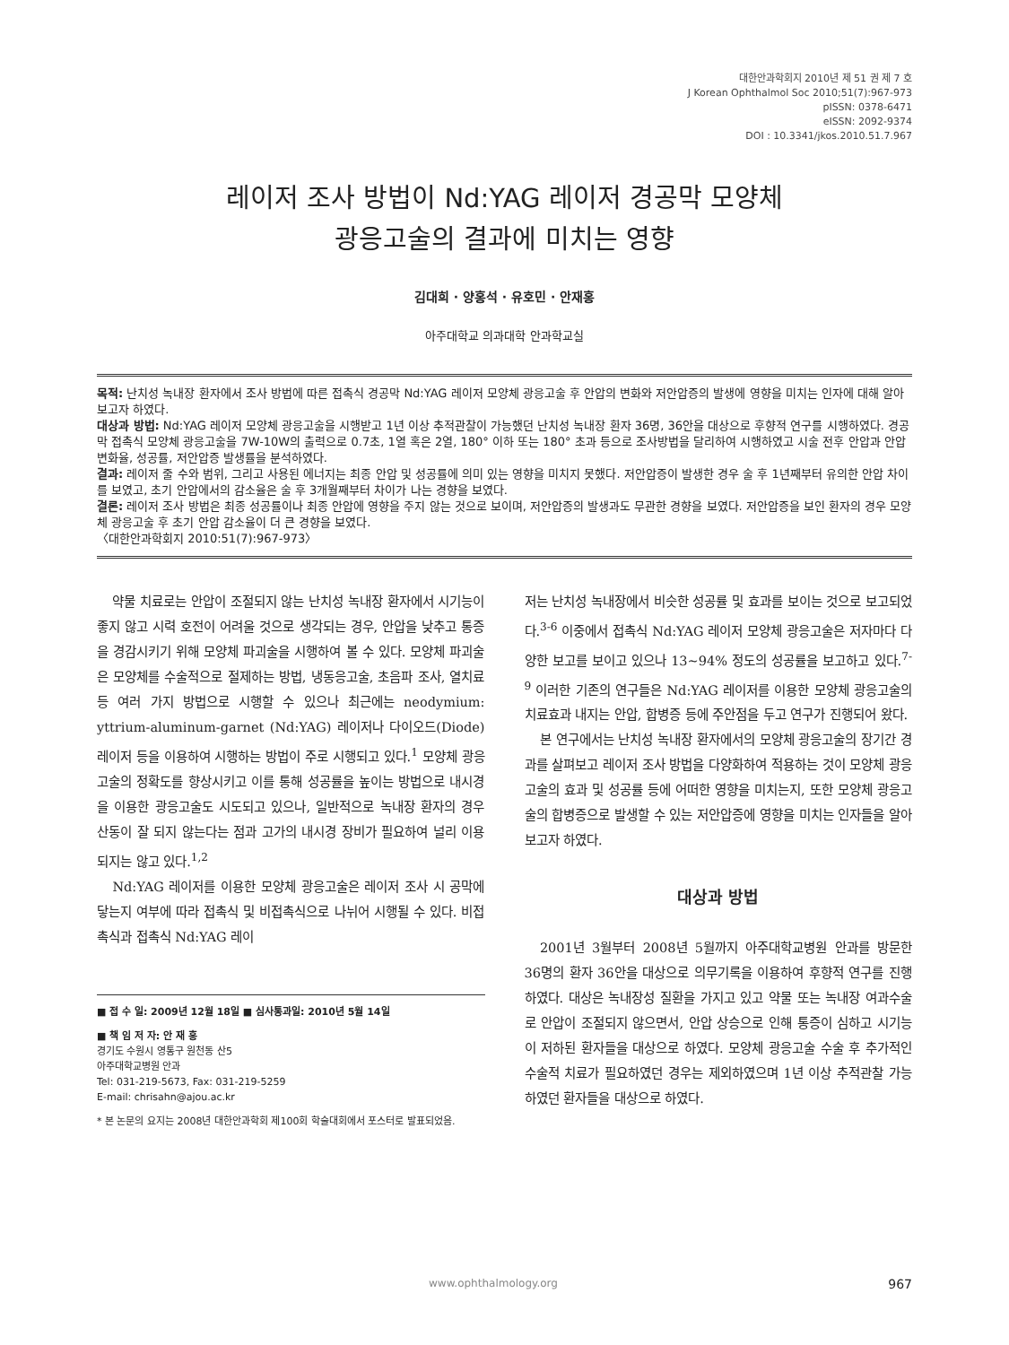대한안과학회지 2010년 제 51 권 제 7 호
J Korean Ophthalmol Soc 2010;51(7):967-973
pISSN: 0378-6471
eISSN: 2092-9374
DOI : 10.3341/jkos.2010.51.7.967
레이저 조사 방법이 Nd:YAG 레이저 경공막 모양체
광응고술의 결과에 미치는 영향
김대희 · 양홍석 · 유호민 · 안재홍
아주대학교 의과대학 안과학교실
목적: 난치성 녹내장 환자에서 조사 방법에 따른 접촉식 경공막 Nd:YAG 레이저 모양체 광응고술 후 안압의 변화와 저안압증의 발생에 영향을 미치는 인자에 대해 알아보고자 하였다.
대상과 방법: Nd:YAG 레이저 모양체 광응고술을 시행받고 1년 이상 추적관찰이 가능했던 난치성 녹내장 환자 36명, 36안을 대상으로 후향적 연구를 시행하였다. 경공막 접촉식 모양체 광응고술을 7W-10W의 출력으로 0.7초, 1열 혹은 2열, 180° 이하 또는 180° 초과 등으로 조사방법을 달리하여 시행하였고 시술 전후 안압과 안압 변화율, 성공률, 저안압증 발생률을 분석하였다.
결과: 레이저 줄 수와 범위, 그리고 사용된 에너지는 최종 안압 및 성공률에 의미 있는 영향을 미치지 못했다. 저안압증이 발생한 경우 술 후 1년째부터 유의한 안압 차이를 보였고, 초기 안압에서의 감소율은 술 후 3개월째부터 차이가 나는 경향을 보였다.
결론: 레이저 조사 방법은 최종 성공률이나 최종 안압에 영향을 주지 않는 것으로 보이며, 저안압증의 발생과도 무관한 경향을 보였다. 저안압증을 보인 환자의 경우 모양체 광응고술 후 초기 안압 감소율이 더 큰 경향을 보였다.
〈대한안과학회지 2010:51(7):967-973〉
약물 치료로는 안압이 조절되지 않는 난치성 녹내장 환자에서 시기능이 좋지 않고 시력 호전이 어려울 것으로 생각되는 경우, 안압을 낮추고 통증을 경감시키기 위해 모양체 파괴술을 시행하여 볼 수 있다. 모양체 파괴술은 모양체를 수술적으로 절제하는 방법, 냉동응고술, 초음파 조사, 열치료 등 여러 가지 방법으로 시행할 수 있으나 최근에는 neodymium: yttrium-aluminum-garnet (Nd:YAG) 레이저나 다이오드(Diode) 레이저 등을 이용하여 시행하는 방법이 주로 시행되고 있다.<sup>1</sup> 모양체 광응고술의 정확도를 향상시키고 이를 통해 성공률을 높이는 방법으로 내시경을 이용한 광응고술도 시도되고 있으나, 일반적으로 녹내장 환자의 경우 산동이 잘 되지 않는다는 점과 고가의 내시경 장비가 필요하여 널리 이용되지는 않고 있다.<sup>1,2</sup>
Nd:YAG 레이저를 이용한 모양체 광응고술은 레이저 조사 시 공막에 닿는지 여부에 따라 접촉식 및 비접촉식으로 나뉘어 시행될 수 있다. 비접촉식과 접촉식 Nd:YAG 레이
■ 접 수 일: 2009년 12월 18일 ■ 심사통과일: 2010년 5월 14일
■ 책 임 저 자: 안 재 홍
경기도 수원시 영통구 원천동 산5
아주대학교병원 안과
Tel: 031-219-5673, Fax: 031-219-5259
E-mail: chrisahn@ajou.ac.kr
* 본 논문의 요지는 2008년 대한안과학회 제100회 학술대회에서 포스터로 발표되었음.
저는 난치성 녹내장에서 비슷한 성공률 및 효과를 보이는 것으로 보고되었다.<sup>3-6</sup> 이중에서 접촉식 Nd:YAG 레이저 모양체 광응고술은 저자마다 다양한 보고를 보이고 있으나 13~94% 정도의 성공률을 보고하고 있다.<sup>7-9</sup> 이러한 기존의 연구들은 Nd:YAG 레이저를 이용한 모양체 광응고술의 치료효과 내지는 안압, 합병증 등에 주안점을 두고 연구가 진행되어 왔다.
본 연구에서는 난치성 녹내장 환자에서의 모양체 광응고술의 장기간 경과를 살펴보고 레이저 조사 방법을 다양화하여 적용하는 것이 모양체 광응고술의 효과 및 성공률 등에 어떠한 영향을 미치는지, 또한 모양체 광응고술의 합병증으로 발생할 수 있는 저안압증에 영향을 미치는 인자들을 알아보고자 하였다.
대상과 방법
2001년 3월부터 2008년 5월까지 아주대학교병원 안과를 방문한 36명의 환자 36안을 대상으로 의무기록을 이용하여 후향적 연구를 진행하였다. 대상은 녹내장성 질환을 가지고 있고 약물 또는 녹내장 여과수술로 안압이 조절되지 않으면서, 안압 상승으로 인해 통증이 심하고 시기능이 저하된 환자들을 대상으로 하였다. 모양체 광응고술 수술 후 추가적인 수술적 치료가 필요하였던 경우는 제외하였으며 1년 이상 추적관찰 가능하였던 환자들을 대상으로 하였다.
www.ophthalmology.org 967